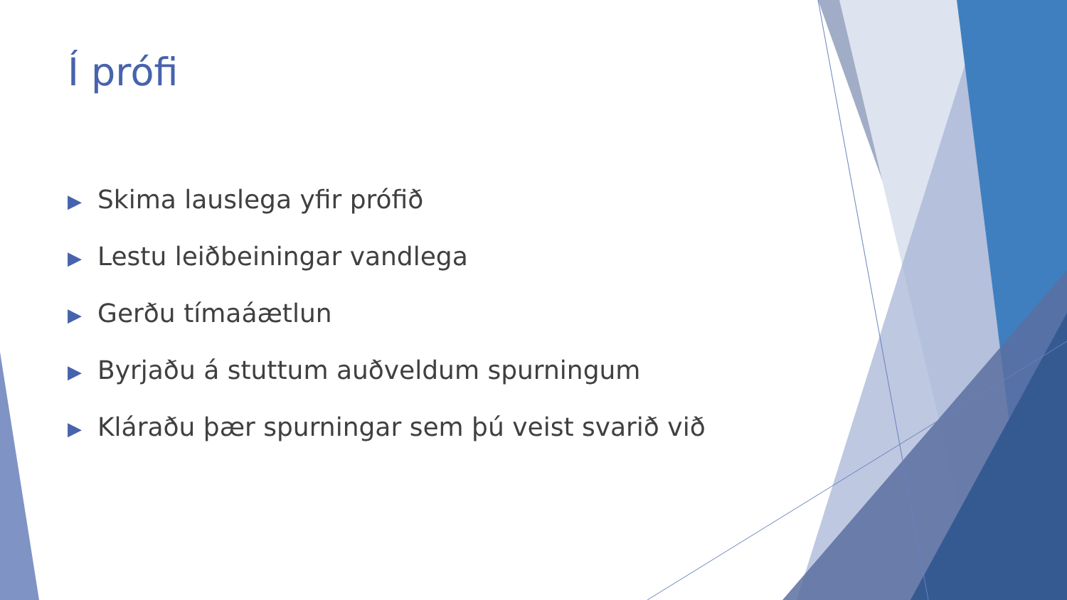Í prófi
▶ Skima lauslega yfir prófið
▶ Lestu leiðbeiningar vandlega
▶ Gerðu tímaáætlun
▶ Byrjaðu á stuttum auðveldum spurningum
▶ Kláraðu þær spurningar sem þú veist svarið við